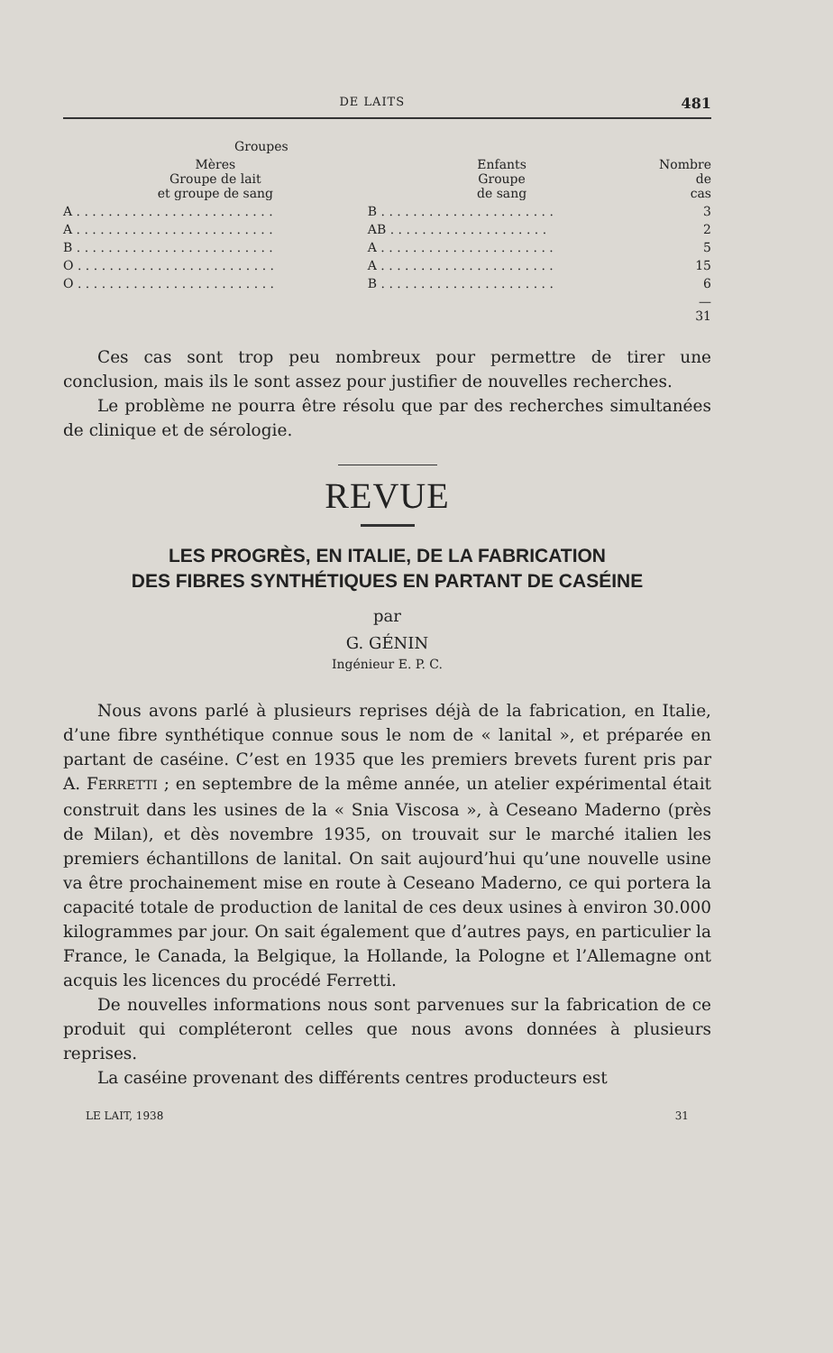DE LAITS 481
| Groupes | | |
| --- | --- | --- |
| Mères Groupe de lait et groupe de sang | Enfants Groupe de sang | Nombre de cas |
| A . . . . . . . . . . . . . . . . . . . . . . . . . | B . . . . . . . . . . . . . . . . . . . . . . | 3 |
| A . . . . . . . . . . . . . . . . . . . . . . . . . | AB . . . . . . . . . . . . . . . . . . . . | 2 |
| B . . . . . . . . . . . . . . . . . . . . . . . . . | A . . . . . . . . . . . . . . . . . . . . . . | 5 |
| O . . . . . . . . . . . . . . . . . . . . . . . . . | A . . . . . . . . . . . . . . . . . . . . . . | 15 |
| O . . . . . . . . . . . . . . . . . . . . . . . . . | B . . . . . . . . . . . . . . . . . . . . . . | 6 |
| | | — 31 |
Ces cas sont trop peu nombreux pour permettre de tirer une conclusion, mais ils le sont assez pour justifier de nouvelles recherches.
Le problème ne pourra être résolu que par des recherches simultanées de clinique et de sérologie.
REVUE
LES PROGRÈS, EN ITALIE, DE LA FABRICATION
DES FIBRES SYNTHÉTIQUES EN PARTANT DE CASÉINE
par
G. GÉNIN
Ingénieur E. P. C.
Nous avons parlé à plusieurs reprises déjà de la fabrication, en Italie, d’une fibre synthétique connue sous le nom de « lanital », et préparée en partant de caséine. C’est en 1935 que les premiers brevets furent pris par A. FERRETTI ; en septembre de la même année, un atelier expérimental était construit dans les usines de la « Snia Viscosa », à Ceseano Maderno (près de Milan), et dès novembre 1935, on trouvait sur le marché italien les premiers échantillons de lanital. On sait aujourd’hui qu’une nouvelle usine va être prochainement mise en route à Ceseano Maderno, ce qui portera la capacité totale de production de lanital de ces deux usines à environ 30.000 kilogrammes par jour. On sait également que d’autres pays, en particulier la France, le Canada, la Belgique, la Hollande, la Pologne et l’Allemagne ont acquis les licences du procédé Ferretti.
De nouvelles informations nous sont parvenues sur la fabrication de ce produit qui compléteront celles que nous avons données à plusieurs reprises.
La caséine provenant des différents centres producteurs est
LE LAIT, 1938 31